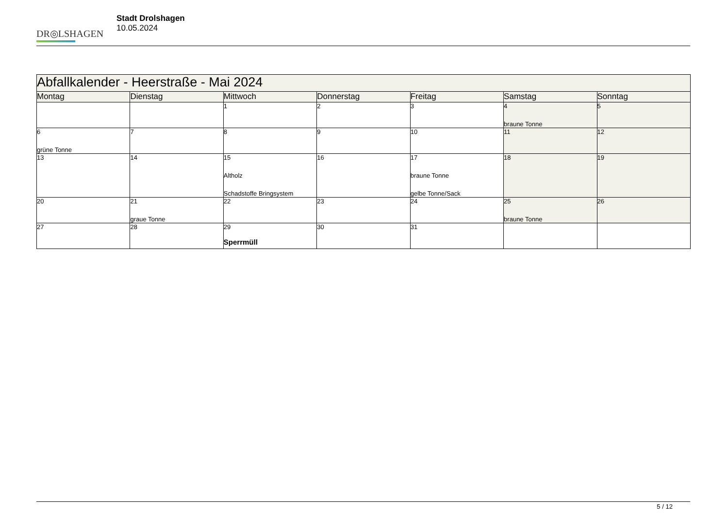DR◎LSHAGEN
Stadt Drolshagen
10.05.2024
| Abfallkalender - Heerstraße - Mai 2024 | | | | | | |
| --- | --- | --- | --- | --- | --- | --- |
| Montag | Dienstag | Mittwoch | Donnerstag | Freitag | Samstag | Sonntag |
| | | 1 | 2 | 3 | 4 braune Tonne | 5 |
| 6 grüne Tonne | 7 | 8 | 9 | 10 | 11 | 12 |
| 13 | 14 | 15 Altholz Schadstoffe Bringsystem | 16 | 17 braune Tonne gelbe Tonne/Sack | 18 | 19 |
| 20 | 21 graue Tonne | 22 | 23 | 24 | 25 braune Tonne | 26 |
| 27 | 28 | 29 Sperrmüll | 30 | 31 | | |
5 / 12